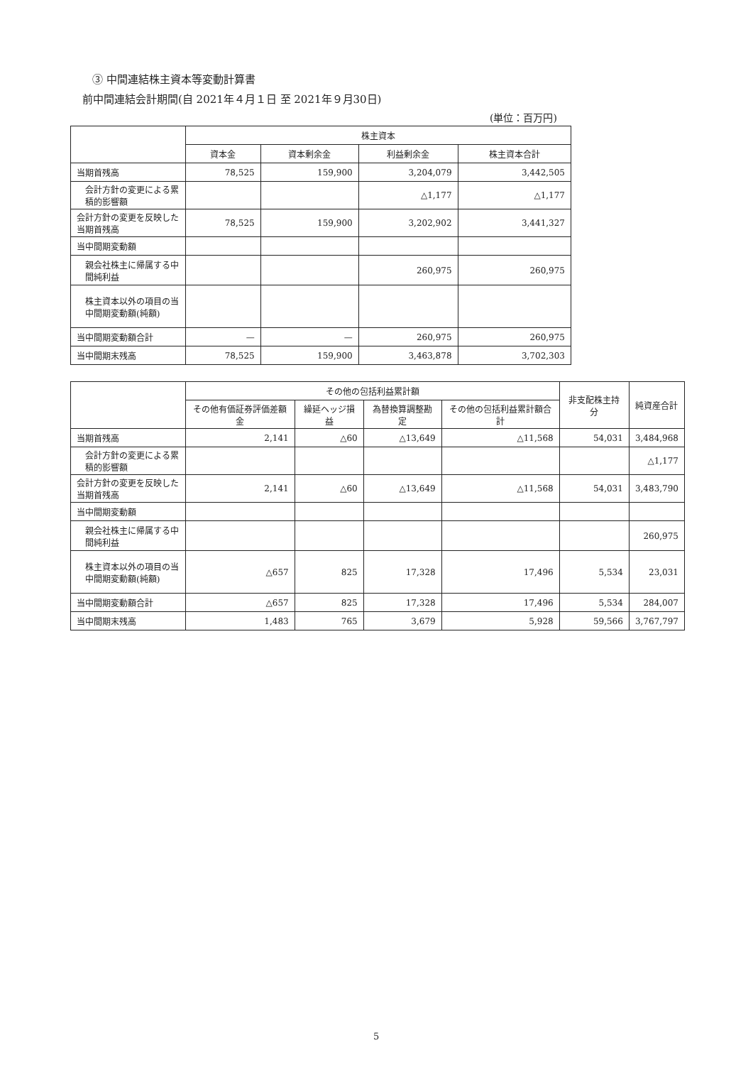③ 中間連結株主資本等変動計算書
前中間連結会計期間(自 2021年４月１日 至 2021年９月30日)
(単位：百万円)
| | 株主資本 | | | |
| --- | --- | --- | --- | --- |
| | 資本金 | 資本剰余金 | 利益剰余金 | 株主資本合計 |
| 当期首残高 | 78,525 | 159,900 | 3,204,079 | 3,442,505 |
| 会計方針の変更による累積的影響額 | | | △1,177 | △1,177 |
| 会計方針の変更を反映した当期首残高 | 78,525 | 159,900 | 3,202,902 | 3,441,327 |
| 当中間期変動額 | | | | |
| 親会社株主に帰属する中間純利益 | | | 260,975 | 260,975 |
| 株主資本以外の項目の当中間期変動額(純額) | | | | |
| 当中間期変動額合計 | — | — | 260,975 | 260,975 |
| 当中間期末残高 | 78,525 | 159,900 | 3,463,878 | 3,702,303 |
| | その他の包括利益累計額 | | | | 非支配株主持分 | 純資産合計 |
| --- | --- | --- | --- | --- | --- | --- |
| | その他有価証券評価差額金 | 繰延ヘッジ損益 | 為替換算調整勘定 | その他の包括利益累計額合計 | | |
| 当期首残高 | 2,141 | △60 | △13,649 | △11,568 | 54,031 | 3,484,968 |
| 会計方針の変更による累積的影響額 | | | | | | △1,177 |
| 会計方針の変更を反映した当期首残高 | 2,141 | △60 | △13,649 | △11,568 | 54,031 | 3,483,790 |
| 当中間期変動額 | | | | | | |
| 親会社株主に帰属する中間純利益 | | | | | | 260,975 |
| 株主資本以外の項目の当中間期変動額(純額) | △657 | 825 | 17,328 | 17,496 | 5,534 | 23,031 |
| 当中間期変動額合計 | △657 | 825 | 17,328 | 17,496 | 5,534 | 284,007 |
| 当中間期末残高 | 1,483 | 765 | 3,679 | 5,928 | 59,566 | 3,767,797 |
5